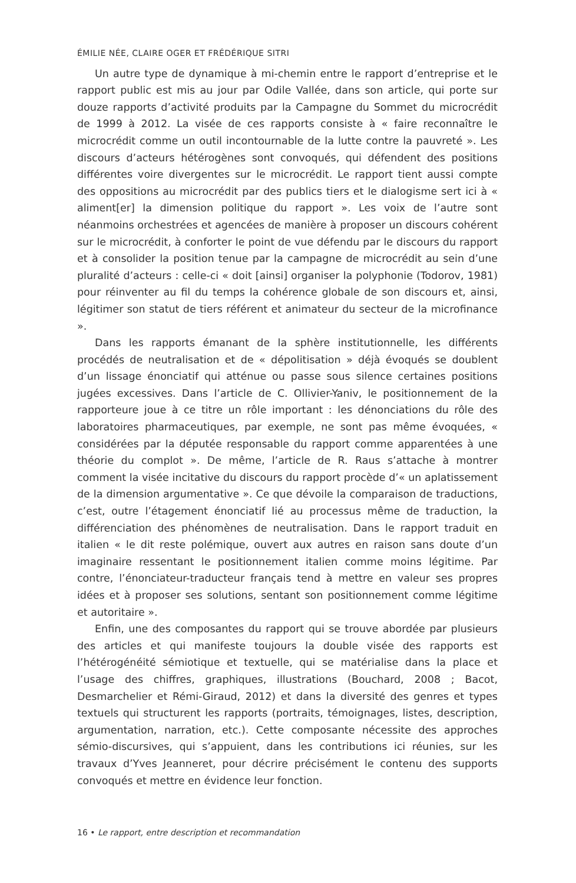ÉMILIE NÉE, CLAIRE OGER ET FRÉDÉRIQUE SITRI
Un autre type de dynamique à mi-chemin entre le rapport d’entreprise et le rapport public est mis au jour par Odile Vallée, dans son article, qui porte sur douze rapports d’activité produits par la Campagne du Sommet du microcrédit de 1999 à 2012. La visée de ces rapports consiste à « faire reconnaître le microcrédit comme un outil incontournable de la lutte contre la pauvreté ». Les discours d’acteurs hétérogènes sont convoqués, qui défendent des positions différentes voire divergentes sur le microcrédit. Le rapport tient aussi compte des oppositions au microcrédit par des publics tiers et le dialogisme sert ici à « aliment[er] la dimension politique du rapport ». Les voix de l’autre sont néanmoins orchestrées et agencées de manière à proposer un discours cohérent sur le microcrédit, à conforter le point de vue défendu par le discours du rapport et à consolider la position tenue par la campagne de microcrédit au sein d’une pluralité d’acteurs : celle-ci « doit [ainsi] organiser la polyphonie (Todorov, 1981) pour réinventer au fil du temps la cohérence globale de son discours et, ainsi, légitimer son statut de tiers référent et animateur du secteur de la microfinance ».
Dans les rapports émanant de la sphère institutionnelle, les différents procédés de neutralisation et de « dépolitisation » déjà évoqués se doublent d’un lissage énonciatif qui atténue ou passe sous silence certaines positions jugées excessives. Dans l’article de C. Ollivier-Yaniv, le positionnement de la rapporteure joue à ce titre un rôle important : les dénonciations du rôle des laboratoires pharmaceutiques, par exemple, ne sont pas même évoquées, « considérées par la députée responsable du rapport comme apparentées à une théorie du complot ». De même, l’article de R. Raus s’attache à montrer comment la visée incitative du discours du rapport procède d’« un aplatissement de la dimension argumentative ». Ce que dévoile la comparaison de traductions, c’est, outre l’étagement énonciatif lié au processus même de traduction, la différenciation des phénomènes de neutralisation. Dans le rapport traduit en italien « le dit reste polémique, ouvert aux autres en raison sans doute d’un imaginaire ressentant le positionnement italien comme moins légitime. Par contre, l’énonciateur-traducteur français tend à mettre en valeur ses propres idées et à proposer ses solutions, sentant son positionnement comme légitime et autoritaire ».
Enfin, une des composantes du rapport qui se trouve abordée par plusieurs des articles et qui manifeste toujours la double visée des rapports est l’hétérogénéité sémiotique et textuelle, qui se matérialise dans la place et l’usage des chiffres, graphiques, illustrations (Bouchard, 2008 ; Bacot, Desmarchelier et Rémi-Giraud, 2012) et dans la diversité des genres et types textuels qui structurent les rapports (portraits, témoignages, listes, description, argumentation, narration, etc.). Cette composante nécessite des approches sémio-discursives, qui s’appuient, dans les contributions ici réunies, sur les travaux d’Yves Jeanneret, pour décrire précisément le contenu des supports convoqués et mettre en évidence leur fonction.
16 • Le rapport, entre description et recommandation